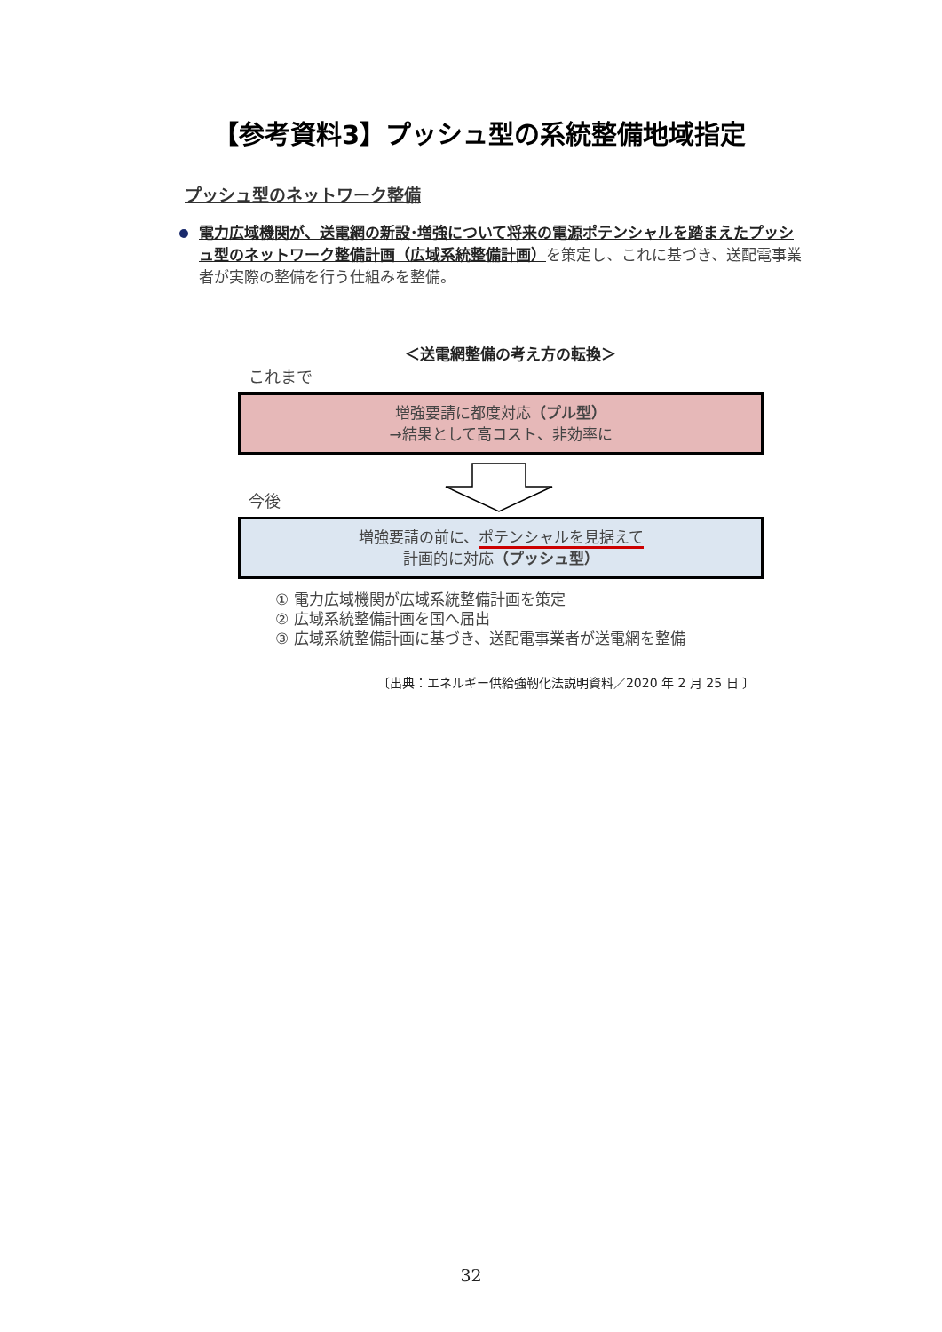【参考資料3】プッシュ型の系統整備地域指定
プッシュ型のネットワーク整備
電力広域機関が、送電網の新設･増強について将来の電源ポテンシャルを踏まえたプッシュ型のネットワーク整備計画（広域系統整備計画）を策定し、これに基づき、送配電事業者が実際の整備を行う仕組みを整備。
＜送電網整備の考え方の転換＞
これまで
増強要請に都度対応（プル型）
→結果として高コスト、非効率に
今後
増強要請の前に、ポテンシャルを見据えて
計画的に対応（プッシュ型）
① 電力広域機関が広域系統整備計画を策定
② 広域系統整備計画を国へ届出
③ 広域系統整備計画に基づき、送配電事業者が送電網を整備
〔出典：エネルギー供給強靭化法説明資料／2020 年 2 月 25 日 〕
32